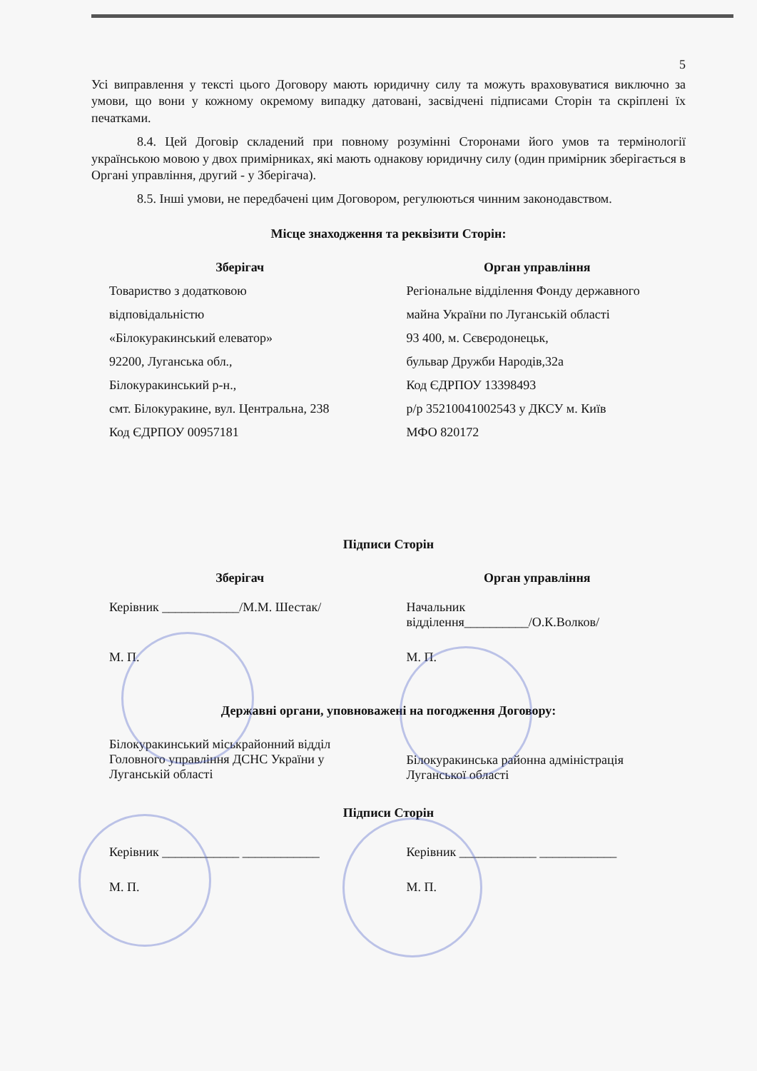5
Усі виправлення у тексті цього Договору мають юридичну силу та можуть враховуватися виключно за умови, що вони у кожному окремому випадку датовані, засвідчені підписами Сторін та скріплені їх печатками.
8.4. Цей Договір складений при повному розумінні Сторонами його умов та термінології українською мовою у двох примірниках, які мають однакову юридичну силу (один примірник зберігається в Органі управління, другий - у Зберігача).
8.5. Інші умови, не передбачені цим Договором, регулюються чинним законодавством.
Місце знаходження та реквізити Сторін:
| Зберігач | Орган управління |
| --- | --- |
| Товариство з додатковою | Регіональне відділення Фонду державного |
| відповідальністю | майна України по Луганській області |
| «Білокуракинський елеватор» | 93 400, м. Сєвєродонецьк, |
| 92200, Луганська обл., | бульвар Дружби Народів,32а |
| Білокуракинський р-н., | Код ЄДРПОУ 13398493 |
| смт. Білокуракине, вул. Центральна, 238 | р/р 35210041002543 у ДКСУ м. Київ |
| Код ЄДРПОУ 00957181 | МФО 820172 |
Підписи Сторін
| Зберігач | Орган управління |
| --- | --- |
| Керівник ____________/М.М. Шестак/ | Начальник відділення__________/О.К.Волков/ |
| М. П. | М. П. |
Державні органи, уповноважені на погодження Договору:
| Білокуракинський міськрайонний відділ Головного управління ДСНС України у Луганській області | Білокуракинська районна адміністрація Луганської області |
Підписи Сторін
| Керівник ____________ ____________ | Керівник ____________ ____________ |
| М. П. | М. П. |